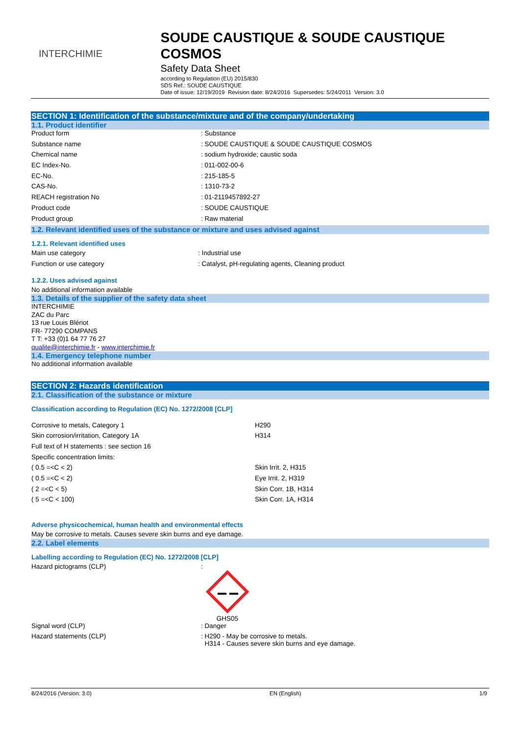INTERCHIMIE
SOUDE CAUSTIQUE & SOUDE CAUSTIQUE COSMOS
Safety Data Sheet
according to Regulation (EU) 2015/830
SDS Ref.: SOUDE CAUSTIQUE
Date of issue: 12/19/2019 Revision date: 8/24/2016 Supersedes: 5/24/2011 Version: 3.0
SECTION 1: Identification of the substance/mixture and of the company/undertaking
1.1. Product identifier
| Product form | : Substance |
| Substance name | : SOUDE CAUSTIQUE & SOUDE CAUSTIQUE COSMOS |
| Chemical name | : sodium hydroxide; caustic soda |
| EC Index-No. | : 011-002-00-6 |
| EC-No. | : 215-185-5 |
| CAS-No. | : 1310-73-2 |
| REACH registration No | : 01-2119457892-27 |
| Product code | : SOUDE CAUSTIQUE |
| Product group | : Raw material |
1.2. Relevant identified uses of the substance or mixture and uses advised against
1.2.1. Relevant identified uses
| Main use category | : Industrial use |
| Function or use category | : Catalyst, pH-regulating agents, Cleaning product |
1.2.2. Uses advised against
No additional information available
1.3. Details of the supplier of the safety data sheet
INTERCHIMIE
ZAC du Parc
13 rue Louis Blériot
FR- 77290 COMPANS
T T: +33 (0)1 64 77 76 27
qualite@interchimie.fr - www.interchimie.fr
1.4. Emergency telephone number
No additional information available
SECTION 2: Hazards identification
2.1. Classification of the substance or mixture
Classification according to Regulation (EC) No. 1272/2008 [CLP]
| Corrosive to metals, Category 1 | H290 |
| Skin corrosion/irritation, Category 1A | H314 |
| Full text of H statements : see section 16 | |
| Specific concentration limits: | |
| ( 0.5 =<C < 2) | Skin Irrit. 2, H315 |
| ( 0.5 =<C < 2) | Eye Irrit. 2, H319 |
| ( 2 =<C < 5) | Skin Corr. 1B, H314 |
| ( 5 =<C < 100) | Skin Corr. 1A, H314 |
Adverse physicochemical, human health and environmental effects
May be corrosive to metals. Causes severe skin burns and eye damage.
2.2. Label elements
Labelling according to Regulation (EC) No. 1272/2008 [CLP]
| Hazard pictograms (CLP) | : GHS05 |
| Signal word (CLP) | : Danger |
| Hazard statements (CLP) | : H290 - May be corrosive to metals. H314 - Causes severe skin burns and eye damage. |
8/24/2016 (Version: 3.0) EN (English) 1/9